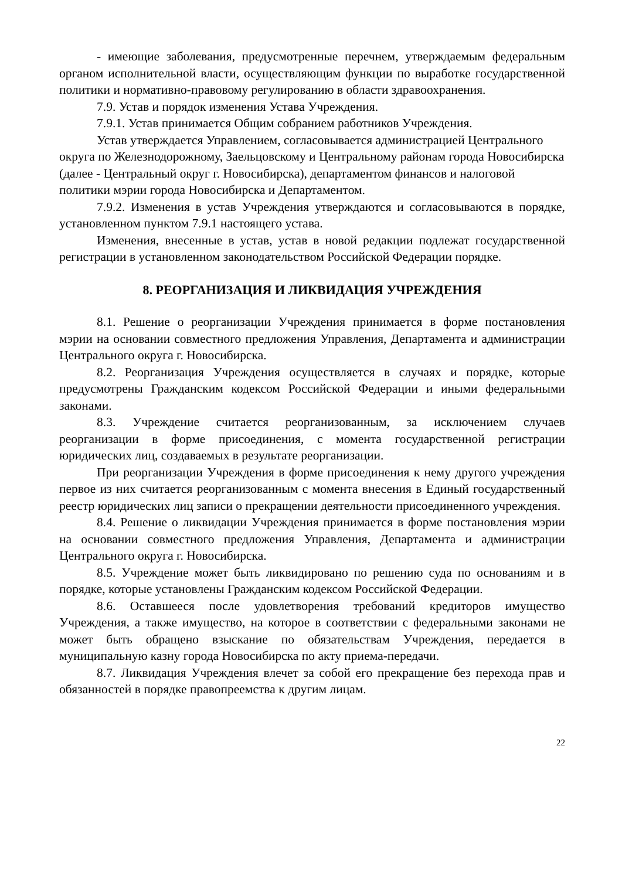- имеющие заболевания, предусмотренные перечнем, утверждаемым федеральным органом исполнительной власти, осуществляющим функции по выработке государственной политики и нормативно-правовому регулированию в области здравоохранения.
7.9. Устав и порядок изменения Устава Учреждения.
7.9.1. Устав принимается Общим собранием работников Учреждения.
Устав утверждается Управлением, согласовывается администрацией Центрального округа по Железнодорожному, Заельцовскому и Центральному районам города Новосибирска (далее - Центральный округ г. Новосибирска), департаментом финансов и налоговой политики мэрии города Новосибирска и Департаментом.
7.9.2. Изменения в устав Учреждения утверждаются и согласовываются в порядке, установленном пунктом 7.9.1 настоящего устава.
Изменения, внесенные в устав, устав в новой редакции подлежат государственной регистрации в установленном законодательством Российской Федерации порядке.
8. РЕОРГАНИЗАЦИЯ И ЛИКВИДАЦИЯ УЧРЕЖДЕНИЯ
8.1. Решение о реорганизации Учреждения принимается в форме постановления мэрии на основании совместного предложения Управления, Департамента и администрации Центрального округа г. Новосибирска.
8.2. Реорганизация Учреждения осуществляется в случаях и порядке, которые предусмотрены Гражданским кодексом Российской Федерации и иными федеральными законами.
8.3. Учреждение считается реорганизованным, за исключением случаев реорганизации в форме присоединения, с момента государственной регистрации юридических лиц, создаваемых в результате реорганизации.
При реорганизации Учреждения в форме присоединения к нему другого учреждения первое из них считается реорганизованным с момента внесения в Единый государственный реестр юридических лиц записи о прекращении деятельности присоединенного учреждения.
8.4. Решение о ликвидации Учреждения принимается в форме постановления мэрии на основании совместного предложения Управления, Департамента и администрации Центрального округа г. Новосибирска.
8.5. Учреждение может быть ликвидировано по решению суда по основаниям и в порядке, которые установлены Гражданским кодексом Российской Федерации.
8.6. Оставшееся после удовлетворения требований кредиторов имущество Учреждения, а также имущество, на которое в соответствии с федеральными законами не может быть обращено взыскание по обязательствам Учреждения, передается в муниципальную казну города Новосибирска по акту приема-передачи.
8.7. Ликвидация Учреждения влечет за собой его прекращение без перехода прав и обязанностей в порядке правопреемства к другим лицам.
22